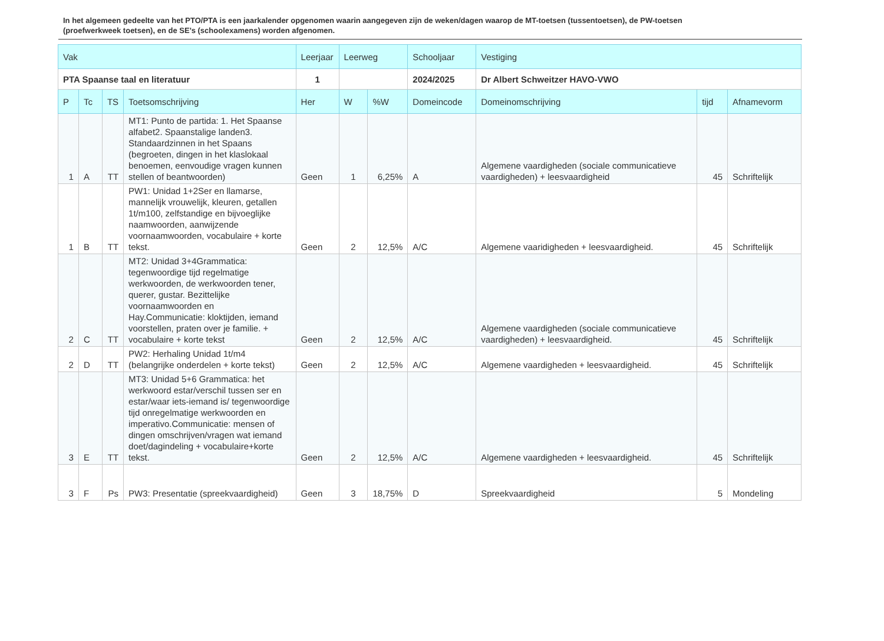In het algemeen gedeelte van het PTO/PTA is een jaarkalender opgenomen waarin aangegeven zijn de weken/dagen waarop de MT-toetsen (tussentoetsen), de PW-toetsen (proefwerkweek toetsen), en de SE’s (schoolexamens) worden afgenomen.
| Vak | | | | Leerjaar | Leerweg | | Schooljaar | Vestiging | | |
| --- | --- | --- | --- | --- | --- | --- | --- | --- | --- | --- |
| PTA Spaanse taal en literatuur | | | | 1 | | | 2024/2025 | Dr Albert Schweitzer HAVO-VWO | | |
| P | Tc | TS | Toetsomschrijving | Her | W | %W | Domeincode | Domeinomschrijving | tijd | Afnamevorm |
| 1 | A | TT | MT1: Punto de partida: 1. Het Spaanse alfabet2. Spaanstalige landen3. Standaardzinnen in het Spaans (begroeten, dingen in het klaslokaal benoemen, eenvoudige vragen kunnen stellen of beantwoorden) | Geen | 1 | 6,25% | A | Algemene vaardigheden (sociale communicatieve vaardigheden) + leesvaardigheid | 45 | Schriftelijk |
| 1 | B | TT | PW1: Unidad 1+2Ser en llamarse, mannelijk vrouwelijk, kleuren, getallen 1t/m100, zelfstandige en bijvoeglijke naamwoorden, aanwijzende voornaamwoorden, vocabulaire + korte tekst. | Geen | 2 | 12,5% | A/C | Algemene vaaridigheden + leesvaardigheid. | 45 | Schriftelijk |
| 2 | C | TT | MT2: Unidad 3+4Grammatica: tegenwoordige tijd regelmatige werkwoorden, de werkwoorden tener, querer, gustar. Bezittelijke voornaamwoorden en Hay.Communicatie: kloktijden, iemand voorstellen, praten over je familie. + vocabulaire + korte tekst | Geen | 2 | 12,5% | A/C | Algemene vaardigheden (sociale communicatieve vaardigheden) + leesvaardigheid. | 45 | Schriftelijk |
| 2 | D | TT | PW2: Herhaling Unidad 1t/m4 (belangrijke onderdelen + korte tekst) | Geen | 2 | 12,5% | A/C | Algemene vaardigheden + leesvaardigheid. | 45 | Schriftelijk |
| 3 | E | TT | MT3: Unidad 5+6 Grammatica: het werkwoord estar/verschil tussen ser en estar/waar iets-iemand is/ tegenwoordige tijd onregelmatige werkwoorden en imperativo.Communicatie: mensen of dingen omschrijven/vragen wat iemand doet/dagindeling + vocabulaire+korte tekst. | Geen | 2 | 12,5% | A/C | Algemene vaardigheden + leesvaardigheid. | 45 | Schriftelijk |
| 3 | F | Ps | PW3: Presentatie (spreekvaardigheid) | Geen | 3 | 18,75% | D | Spreekvaardigheid | 5 | Mondeling |